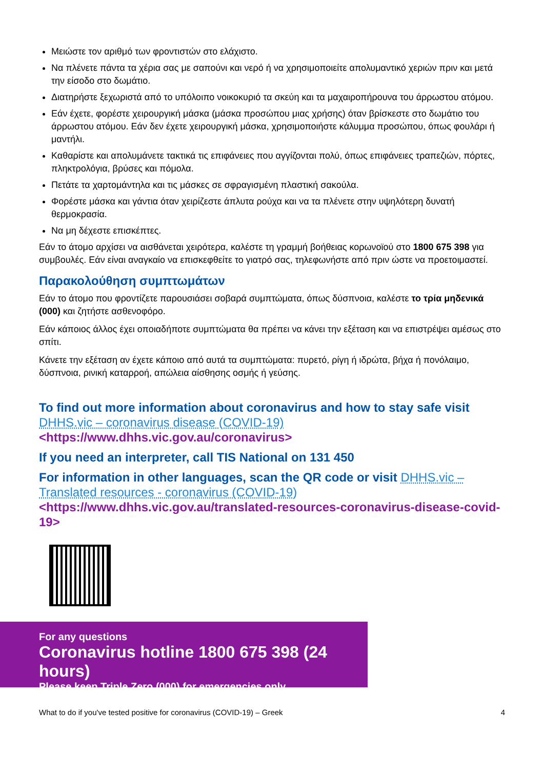Μειώστε τον αριθμό των φροντιστών στο ελάχιστο.
Να πλένετε πάντα τα χέρια σας με σαπούνι και νερό ή να χρησιμοποιείτε απολυμαντικό χεριών πριν και μετά την είσοδο στο δωμάτιο.
Διατηρήστε ξεχωριστά από το υπόλοιπο νοικοκυριό τα σκεύη και τα μαχαιροπήρουνα του άρρωστου ατόμου.
Εάν έχετε, φορέστε χειρουργική μάσκα (μάσκα προσώπου μιας χρήσης) όταν βρίσκεστε στο δωμάτιο του άρρωστου ατόμου. Εάν δεν έχετε χειρουργική μάσκα, χρησιμοποιήστε κάλυμμα προσώπου, όπως φουλάρι ή μαντήλι.
Καθαρίστε και απολυμάνετε τακτικά τις επιφάνειες που αγγίζονται πολύ, όπως επιφάνειες τραπεζιών, πόρτες, πληκτρολόγια, βρύσες και πόμολα.
Πετάτε τα χαρτομάντηλα και τις μάσκες σε σφραγισμένη πλαστική σακούλα.
Φορέστε μάσκα και γάντια όταν χειρίζεστε άπλυτα ρούχα και να τα πλένετε στην υψηλότερη δυνατή θερμοκρασία.
Να μη δέχεστε επισκέπτες.
Εάν το άτομο αρχίσει να αισθάνεται χειρότερα, καλέστε τη γραμμή βοήθειας κορωνοϊού στο 1800 675 398 για συμβουλές. Εάν είναι αναγκαίο να επισκεφθείτε το γιατρό σας, τηλεφωνήστε από πριν ώστε να προετοιμαστεί.
Παρακολούθηση συμπτωμάτων
Εάν το άτομο που φροντίζετε παρουσιάσει σοβαρά συμπτώματα, όπως δύσπνοια, καλέστε το τρία μηδενικά (000) και ζητήστε ασθενοφόρο.
Εάν κάποιος άλλος έχει οποιαδήποτε συμπτώματα θα πρέπει να κάνει την εξέταση και να επιστρέψει αμέσως στο σπίτι.
Κάνετε την εξέταση αν έχετε κάποιο από αυτά τα συμπτώματα: πυρετό, ρίγη ή ιδρώτα, βήχα ή πονόλαιμο, δύσπνοια, ρινική καταρροή, απώλεια αίσθησης οσμής ή γεύσης.
To find out more information about coronavirus and how to stay safe visit DHHS.vic – coronavirus disease (COVID-19)
<https://www.dhhs.vic.gov.au/coronavirus>
If you need an interpreter, call TIS National on 131 450
For information in other languages, scan the QR code or visit DHHS.vic –Translated resources - coronavirus (COVID-19)
<https://www.dhhs.vic.gov.au/translated-resources-coronavirus-disease-covid-19>
For any questions
Coronavirus hotline 1800 675 398 (24 hours)
Please keep Triple Zero (000) for emergencies only
What to do if you've tested positive for coronavirus (COVID-19) – Greek 4